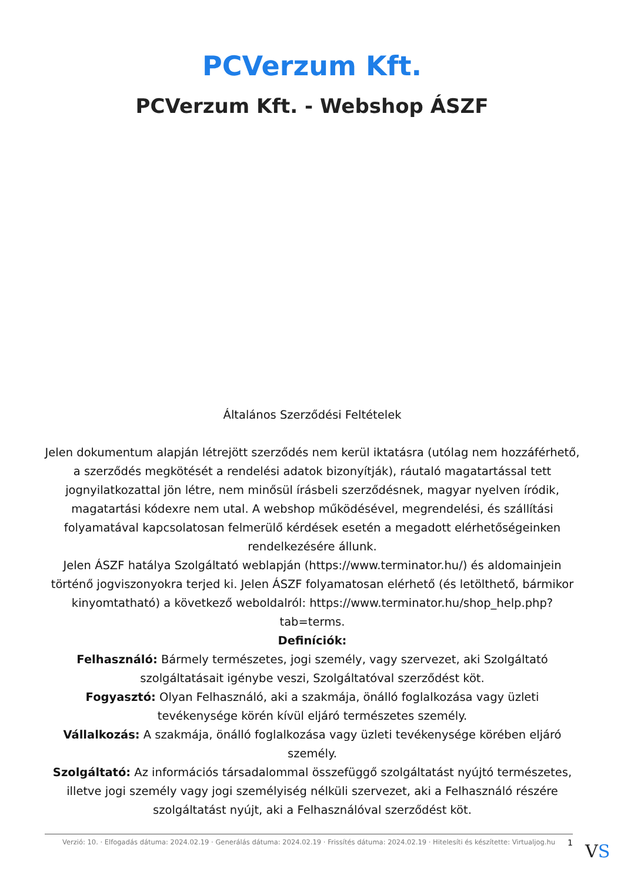PCVerzum Kft.
PCVerzum Kft. - Webshop ÁSZF
Általános Szerződési Feltételek
Jelen dokumentum alapján létrejött szerződés nem kerül iktatásra (utólag nem hozzáférhető, a szerződés megkötését a rendelési adatok bizonyítják), ráutaló magatartással tett jognyilatkozattal jön létre, nem minősül írásbeli szerződésnek, magyar nyelven íródik, magatartási kódexre nem utal. A webshop működésével, megrendelési, és szállítási folyamatával kapcsolatosan felmerülő kérdések esetén a megadott elérhetőségeinken rendelkezésére állunk.
Jelen ÁSZF hatálya Szolgáltató weblapján (https://www.terminator.hu/) és aldomainjein történő jogviszonyokra terjed ki. Jelen ÁSZF folyamatosan elérhető (és letölthető, bármikor kinyomtatható) a következő weboldalról: https://www.terminator.hu/shop_help.php?tab=terms.
Definíciók:
Felhasználó: Bármely természetes, jogi személy, vagy szervezet, aki Szolgáltató szolgáltatásait igénybe veszi, Szolgáltatóval szerződést köt.
Fogyasztó: Olyan Felhasználó, aki a szakmája, önálló foglalkozása vagy üzleti tevékenysége körén kívül eljáró természetes személy.
Vállalkozás: A szakmája, önálló foglalkozása vagy üzleti tevékenysége körében eljáró személy.
Szolgáltató: Az információs társadalommal összefüggő szolgáltatást nyújtó természetes, illetve jogi személy vagy jogi személyiség nélküli szervezet, aki a Felhasználó részére szolgáltatást nyújt, aki a Felhasználóval szerződést köt.
Verzió: 10. · Elfogadás dátuma: 2024.02.19 · Generálás dátuma: 2024.02.19 · Frissítés dátuma: 2024.02.19 · Hitelesíti és készítette: Virtualjog.hu
1 VS